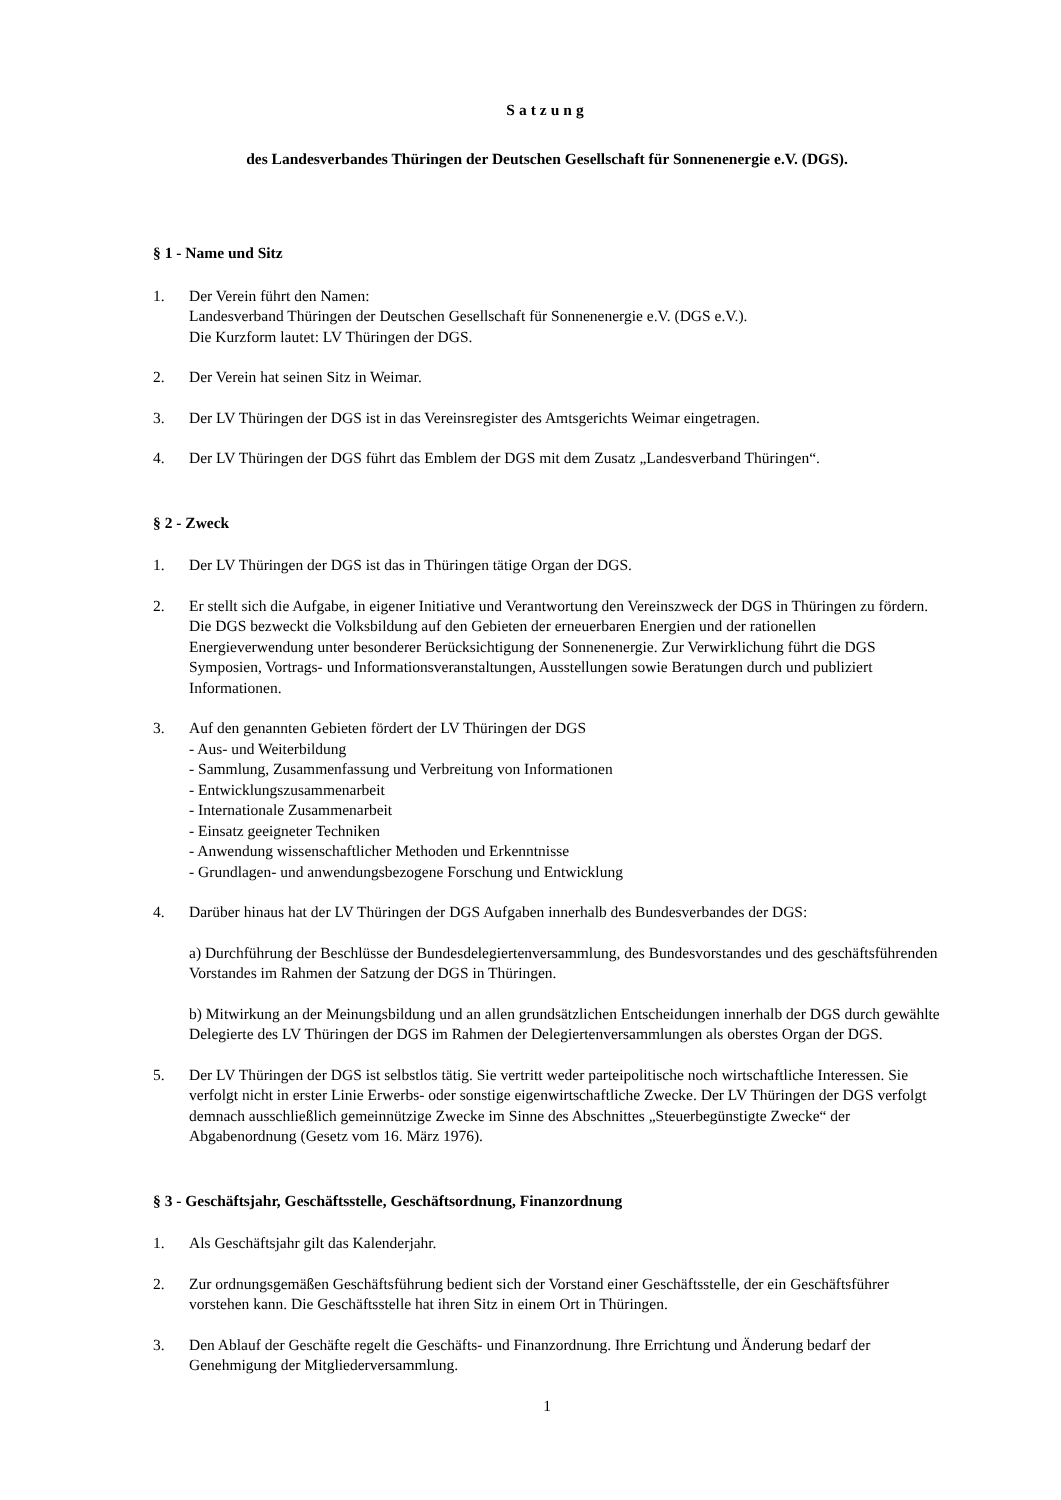Satzung
des Landesverbandes Thüringen der Deutschen Gesellschaft für Sonnenenergie e.V. (DGS).
§ 1 - Name und Sitz
1. Der Verein führt den Namen:
Landesverband Thüringen der Deutschen Gesellschaft für Sonnenenergie e.V. (DGS e.V.).
Die Kurzform lautet: LV Thüringen der DGS.
2. Der Verein hat seinen Sitz in Weimar.
3. Der LV Thüringen der DGS ist in das Vereinsregister des Amtsgerichts Weimar eingetragen.
4. Der LV Thüringen der DGS führt das Emblem der DGS mit dem Zusatz „Landesverband Thüringen“.
§ 2 - Zweck
1. Der LV Thüringen der DGS ist das in Thüringen tätige Organ der DGS.
2. Er stellt sich die Aufgabe, in eigener Initiative und Verantwortung den Vereinszweck der DGS in Thüringen zu fördern. Die DGS bezweckt die Volksbildung auf den Gebieten der erneuerbaren Energien und der rationellen Energieverwendung unter besonderer Berücksichtigung der Sonnenenergie. Zur Verwirklichung führt die DGS Symposien, Vortrags- und Informationsveranstaltungen, Ausstellungen sowie Beratungen durch und publiziert Informationen.
3. Auf den genannten Gebieten fördert der LV Thüringen der DGS
- Aus- und Weiterbildung
- Sammlung, Zusammenfassung und Verbreitung von Informationen
- Entwicklungszusammenarbeit
- Internationale Zusammenarbeit
- Einsatz geeigneter Techniken
- Anwendung wissenschaftlicher Methoden und Erkenntnisse
- Grundlagen- und anwendungsbezogene Forschung und Entwicklung
4. Darüber hinaus hat der LV Thüringen der DGS Aufgaben innerhalb des Bundesverbandes der DGS:
a) Durchführung der Beschlüsse der Bundesdelegiertenversammlung, des Bundesvorstandes und des geschäftsführenden Vorstandes im Rahmen der Satzung der DGS in Thüringen.
b) Mitwirkung an der Meinungsbildung und an allen grundsätzlichen Entscheidungen innerhalb der DGS durch gewählte Delegierte des LV Thüringen der DGS im Rahmen der Delegiertenversammlungen als oberstes Organ der DGS.
5. Der LV Thüringen der DGS ist selbstlos tätig. Sie vertritt weder parteipolitische noch wirtschaftliche Interessen. Sie verfolgt nicht in erster Linie Erwerbs- oder sonstige eigenwirtschaftliche Zwecke. Der LV Thüringen der DGS verfolgt demnach ausschließlich gemeinnützige Zwecke im Sinne des Abschnittes „Steuerbegünstigte Zwecke“ der Abgabenordnung (Gesetz vom 16. März 1976).
§ 3 - Geschäftsjahr, Geschäftsstelle, Geschäftsordnung, Finanzordnung
1. Als Geschäftsjahr gilt das Kalenderjahr.
2. Zur ordnungsgemäßen Geschäftsführung bedient sich der Vorstand einer Geschäftsstelle, der ein Geschäftsführer vorstehen kann. Die Geschäftsstelle hat ihren Sitz in einem Ort in Thüringen.
3. Den Ablauf der Geschäfte regelt die Geschäfts- und Finanzordnung. Ihre Errichtung und Änderung bedarf der Genehmigung der Mitgliederversammlung.
1